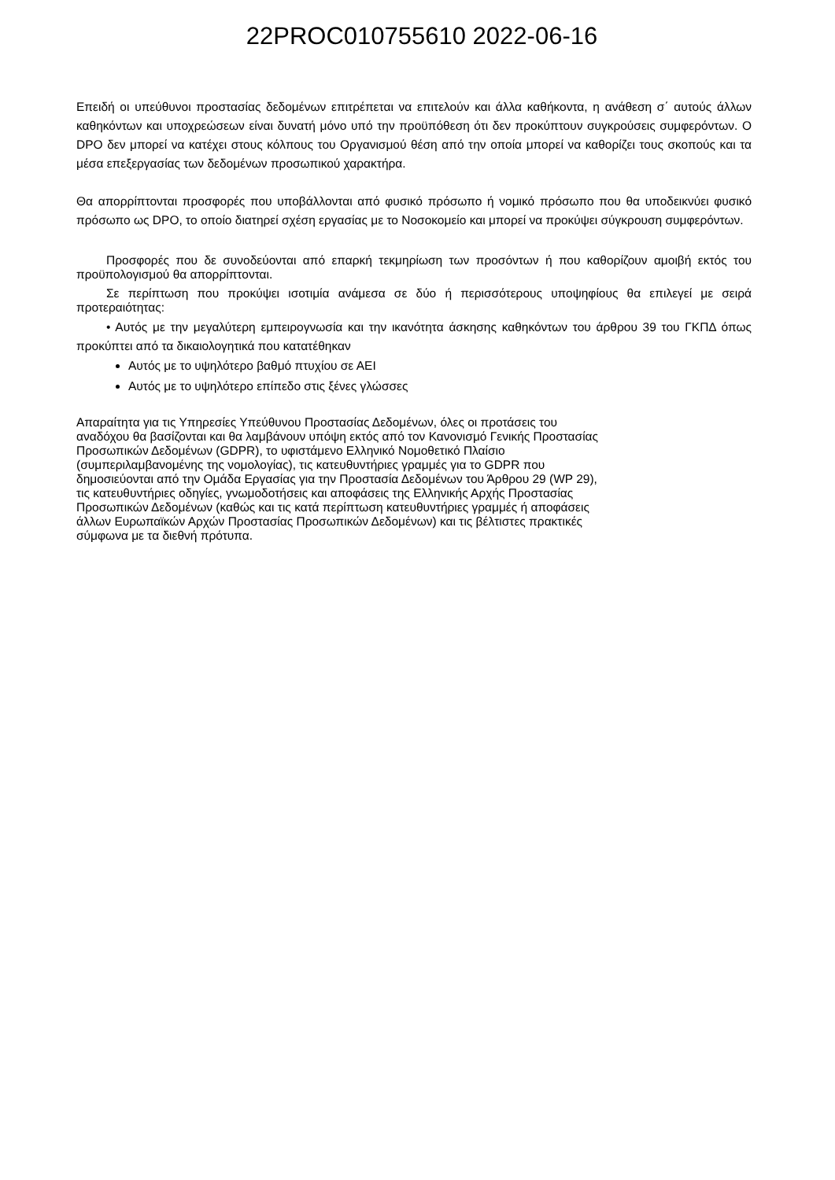22PROC010755610 2022-06-16
Επειδή οι υπεύθυνοι προστασίας δεδομένων επιτρέπεται να επιτελούν και άλλα καθήκοντα, η ανάθεση σ΄ αυτούς άλλων καθηκόντων και υποχρεώσεων είναι δυνατή μόνο υπό την προϋπόθεση ότι δεν προκύπτουν συγκρούσεις συμφερόντων. Ο DPO δεν μπορεί να κατέχει στους κόλπους του Οργανισμού θέση από την οποία μπορεί να καθορίζει τους σκοπούς και τα μέσα επεξεργασίας των δεδομένων προσωπικού χαρακτήρα.
Θα απορρίπτονται προσφορές που υποβάλλονται από φυσικό πρόσωπο ή νομικό πρόσωπο που θα υποδεικνύει φυσικό πρόσωπο ως DPO, το οποίο διατηρεί σχέση εργασίας με το Νοσοκομείο και μπορεί να προκύψει σύγκρουση συμφερόντων.
Προσφορές που δε συνοδεύονται από επαρκή τεκμηρίωση των προσόντων ή που καθορίζουν αμοιβή εκτός του προϋπολογισμού θα απορρίπτονται.
Σε περίπτωση που προκύψει ισοτιμία ανάμεσα σε δύο ή περισσότερους υποψηφίους θα επιλεγεί με σειρά προτεραιότητας:
• Αυτός με την μεγαλύτερη εμπειρογνωσία και την ικανότητα άσκησης καθηκόντων του άρθρου 39 του ΓΚΠΔ όπως προκύπτει από τα δικαιολογητικά που κατατέθηκαν
Αυτός με το υψηλότερο βαθμό πτυχίου σε ΑΕΙ
Αυτός με το υψηλότερο επίπεδο στις ξένες γλώσσες
Απαραίτητα για τις Υπηρεσίες Υπεύθυνου Προστασίας Δεδομένων, όλες οι προτάσεις του
αναδόχου θα βασίζονται και θα λαμβάνουν υπόψη εκτός από τον Κανονισμό Γενικής Προστασίας
Προσωπικών Δεδομένων (GDPR), το υφιστάμενο Ελληνικό Νομοθετικό Πλαίσιο
(συμπεριλαμβανομένης της νομολογίας), τις κατευθυντήριες γραμμές για το GDPR που
δημοσιεύονται από την Ομάδα Εργασίας για την Προστασία Δεδομένων του Άρθρου 29 (WP 29),
τις κατευθυντήριες οδηγίες, γνωμοδοτήσεις και αποφάσεις της Ελληνικής Αρχής Προστασίας
Προσωπικών Δεδομένων (καθώς και τις κατά περίπτωση κατευθυντήριες γραμμές ή αποφάσεις
άλλων Ευρωπαϊκών Αρχών Προστασίας Προσωπικών Δεδομένων) και τις βέλτιστες πρακτικές
σύμφωνα με τα διεθνή πρότυπα.